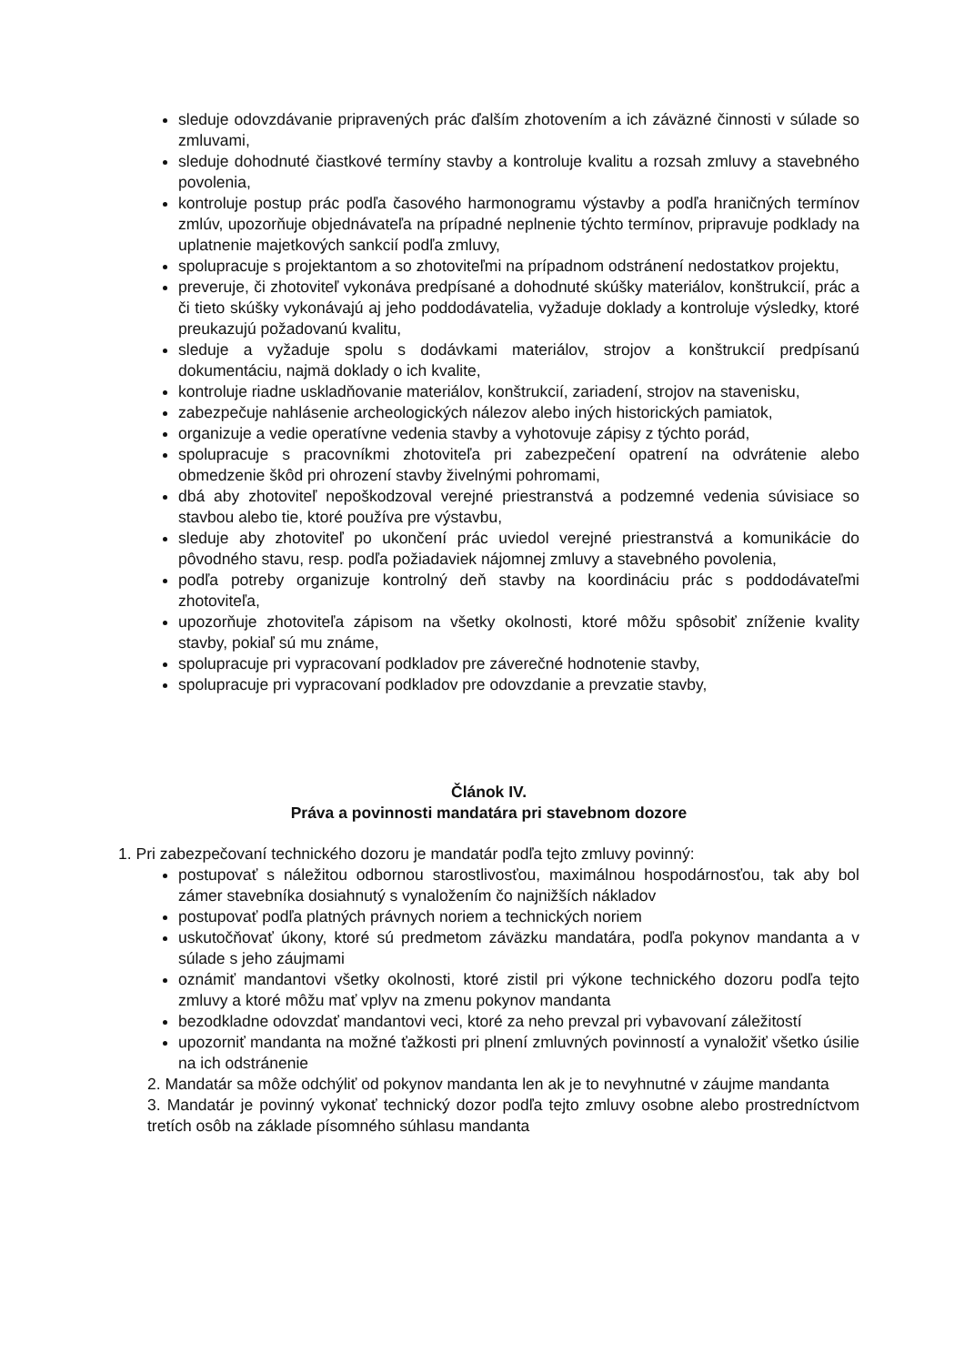sleduje odovzdávanie pripravených prác ďalším zhotovením a ich záväzné činnosti v súlade so zmluvami,
sleduje dohodnuté čiastkové termíny stavby a kontroluje kvalitu a rozsah zmluvy a stavebného povolenia,
kontroluje postup prác podľa časového harmonogramu výstavby a podľa hraničných termínov zmlúv, upozorňuje objednávateľa na prípadné neplnenie týchto termínov, pripravuje podklady na uplatnenie majetkových sankcií podľa zmluvy,
spolupracuje s projektantom a so zhotoviteľmi na prípadnom odstránení nedostatkov projektu,
preveruje, či zhotoviteľ vykonáva predpísané a dohodnuté skúšky materiálov, konštrukcií, prác a či tieto skúšky vykonávajú aj jeho poddodávatelia, vyžaduje doklady a kontroluje výsledky, ktoré preukazujú požadovanú kvalitu,
sleduje a vyžaduje spolu s dodávkami materiálov, strojov a konštrukcií predpísanú dokumentáciu, najmä doklady o ich kvalite,
kontroluje riadne uskladňovanie materiálov, konštrukcií, zariadení, strojov na stavenisku,
zabezpečuje nahlásenie archeologických nálezov alebo iných historických pamiatok,
organizuje a vedie operatívne vedenia stavby a vyhotovuje zápisy z týchto porád,
spolupracuje s pracovníkmi zhotoviteľa pri zabezpečení opatrení na odvrátenie alebo obmedzenie škôd pri ohrození stavby živelnými pohromami,
dbá aby zhotoviteľ nepoškodzoval verejné priestranstvá a podzemné vedenia súvisiace so stavbou alebo tie, ktoré používa pre výstavbu,
sleduje aby zhotoviteľ po ukončení prác uviedol verejné priestranstvá a komunikácie do pôvodného stavu, resp. podľa požiadaviek nájomnej zmluvy a stavebného povolenia,
podľa potreby organizuje kontrolný deň stavby na koordináciu prác s poddodávateľmi zhotoviteľa,
upozorňuje zhotoviteľa zápisom na všetky okolnosti, ktoré môžu spôsobiť zníženie kvality stavby, pokiaľ sú mu známe,
spolupracuje pri vypracovaní podkladov pre záverečné hodnotenie stavby,
spolupracuje pri vypracovaní podkladov pre odovzdanie a prevzatie stavby,
Článok IV.
Práva a povinnosti mandatára pri stavebnom dozore
1. Pri zabezpečovaní technického dozoru je mandatár podľa tejto zmluvy povinný:
postupovať s náležitou odbornou starostlivosťou, maximálnou hospodárnosťou, tak aby bol zámer stavebníka dosiahnutý s vynaložením čo najnižších nákladov
postupovať podľa platných právnych noriem a technických noriem
uskutočňovať úkony, ktoré sú predmetom záväzku mandatára, podľa pokynov mandanta a v súlade s jeho záujmami
oznámiť mandantovi všetky okolnosti, ktoré zistil pri výkone technického dozoru podľa tejto zmluvy a ktoré môžu mať vplyv na zmenu pokynov mandanta
bezodkladne odovzdať mandantovi veci, ktoré za neho prevzal pri vybavovaní záležitostí
upozorniť mandanta na možné ťažkosti pri plnení zmluvných povinností a vynaložiť všetko úsilie na ich odstránenie
2. Mandatár sa môže odchýliť od pokynov mandanta len ak je to nevyhnutné v záujme mandanta
3. Mandatár je povinný vykonať technický dozor podľa tejto zmluvy osobne alebo prostredníctvom tretích osôb na základe písomného súhlasu mandanta